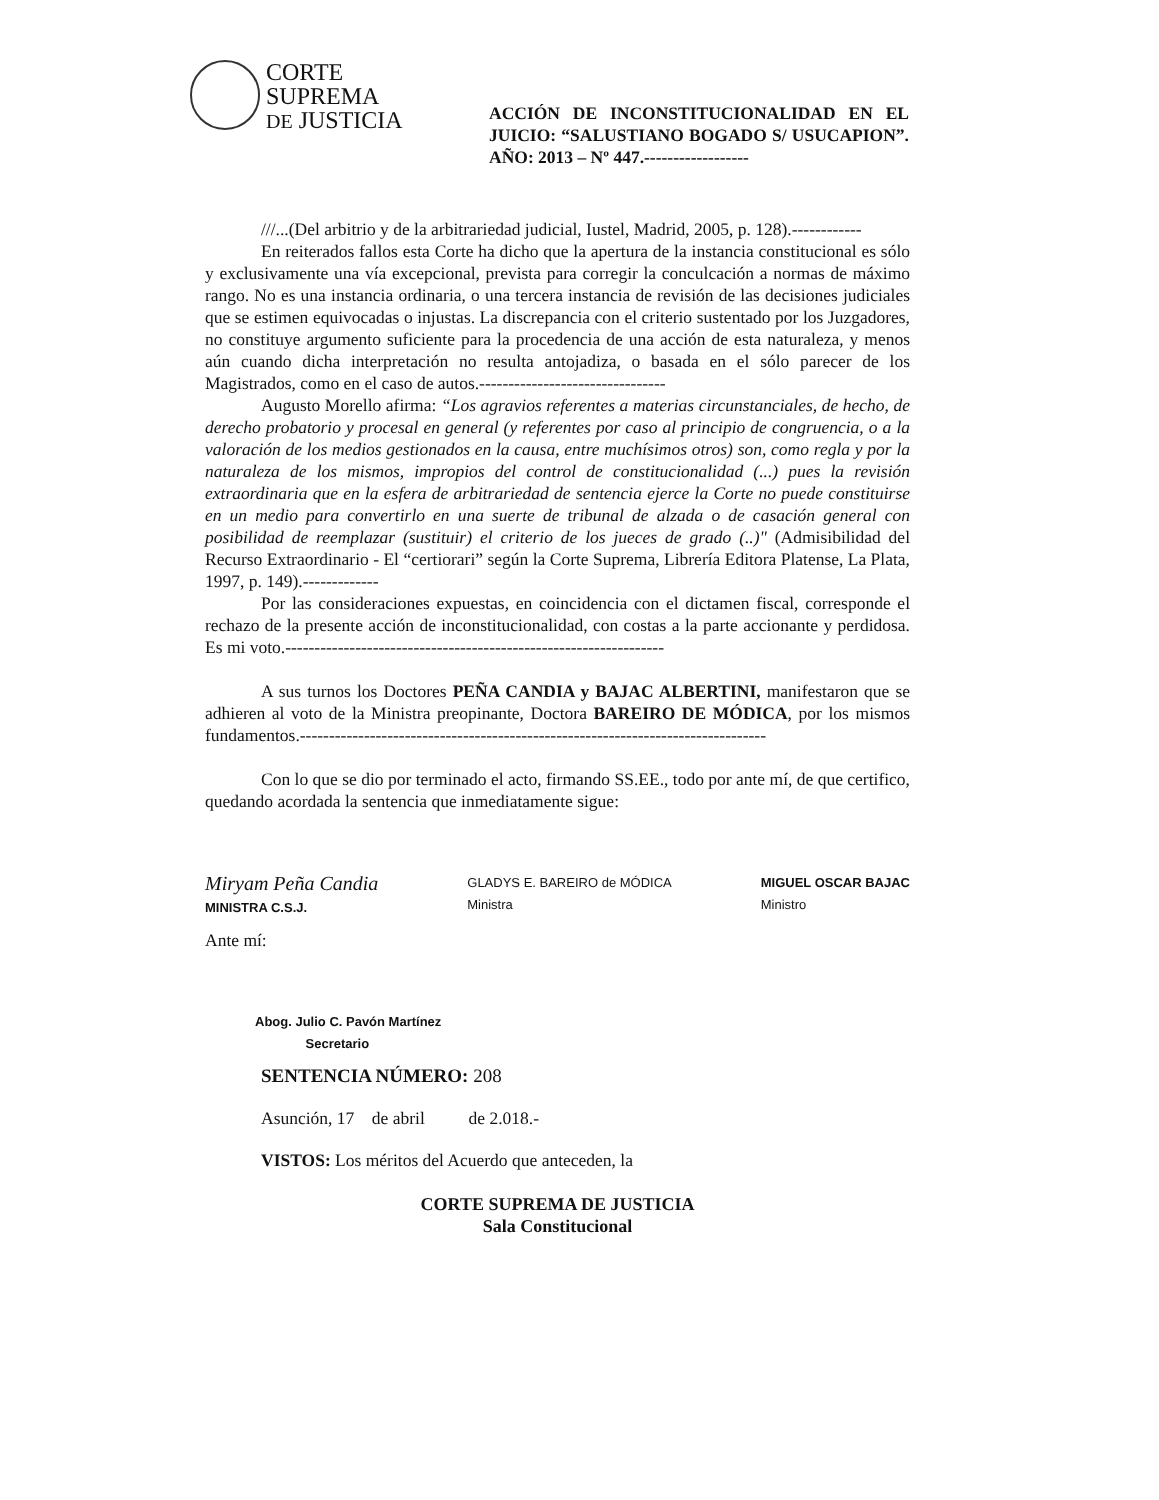CORTE
SUPREMA
DE JUSTICIA
ACCIÓN DE INCONSTITUCIONALIDAD EN EL JUICIO: “SALUSTIANO BOGADO S/ USUCAPION”. AÑO: 2013 – Nº 447.------------------
///...(Del arbitrio y de la arbitrariedad judicial, Iustel, Madrid, 2005, p. 128).------------
En reiterados fallos esta Corte ha dicho que la apertura de la instancia constitucional es sólo y exclusivamente una vía excepcional, prevista para corregir la conculcación a normas de máximo rango. No es una instancia ordinaria, o una tercera instancia de revisión de las decisiones judiciales que se estimen equivocadas o injustas. La discrepancia con el criterio sustentado por los Juzgadores, no constituye argumento suficiente para la procedencia de una acción de esta naturaleza, y menos aún cuando dicha interpretación no resulta antojadiza, o basada en el sólo parecer de los Magistrados, como en el caso de autos.--------------------------------
Augusto Morello afirma: “Los agravios referentes a materias circunstanciales, de hecho, de derecho probatorio y procesal en general (y referentes por caso al principio de congruencia, o a la valoración de los medios gestionados en la causa, entre muchísimos otros) son, como regla y por la naturaleza de los mismos, impropios del control de constitucionalidad (...) pues la revisión extraordinaria que en la esfera de arbitrariedad de sentencia ejerce la Corte no puede constituirse en un medio para convertirlo en una suerte de tribunal de alzada o de casación general con posibilidad de reemplazar (sustituir) el criterio de los jueces de grado (..)" (Admisibilidad del Recurso Extraordinario - El “certiorari” según la Corte Suprema, Librería Editora Platense, La Plata, 1997, p. 149).-------------
Por las consideraciones expuestas, en coincidencia con el dictamen fiscal, corresponde el rechazo de la presente acción de inconstitucionalidad, con costas a la parte accionante y perdidosa. Es mi voto.-----------------------------------------------------------------
A sus turnos los Doctores PEÑA CANDIA y BAJAC ALBERTINI, manifestaron que se adhieren al voto de la Ministra preopinante, Doctora BAREIRO DE MÓDICA, por los mismos fundamentos.--------------------------------------------------------------------------------
Con lo que se dio por terminado el acto, firmando SS.EE., todo por ante mí, de que certifico, quedando acordada la sentencia que inmediatamente sigue:
Miryam Peña Candia
MINISTRA C.S.J.
GLADYS E. BAREIRO de MÓDICA
Ministra
MIGUEL OSCAR BAJAC
Ministro
Ante mí:
Abog. Julio C. Pavón Martínez
Secretario
SENTENCIA NÚMERO: 208
Asunción, 17 de abril de 2.018.-
VISTOS: Los méritos del Acuerdo que anteceden, la
CORTE SUPREMA DE JUSTICIA
Sala Constitucional